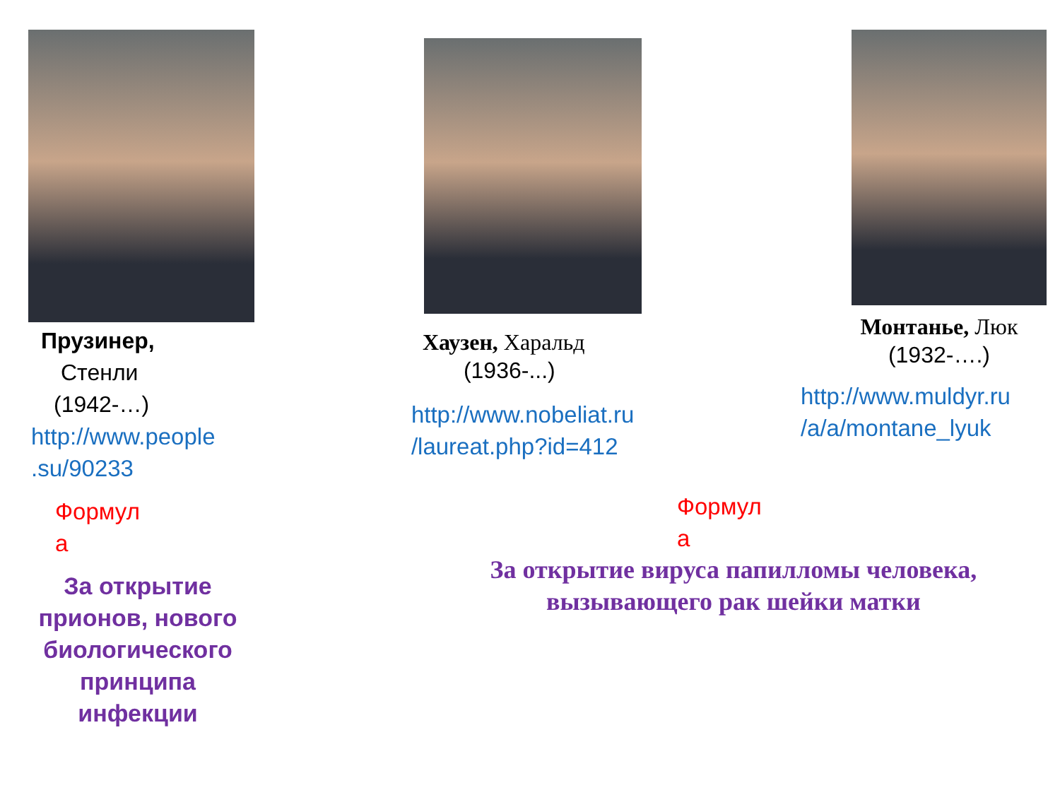Прузинер,
Стенли
(1942-…)
http://www.people
.su/90233
Формул
а
За открытие прионов, нового биологического принципа инфекции
Хаузен, Харальд
(1936-...)
http://www.nobeliat.ru
/laureat.php?id=412
Формул
а
За открытие вируса папилломы человека, вызывающего рак шейки матки
Монтанье, Люк
(1932-….)
http://www.muldyr.ru
/a/a/montane_lyuk